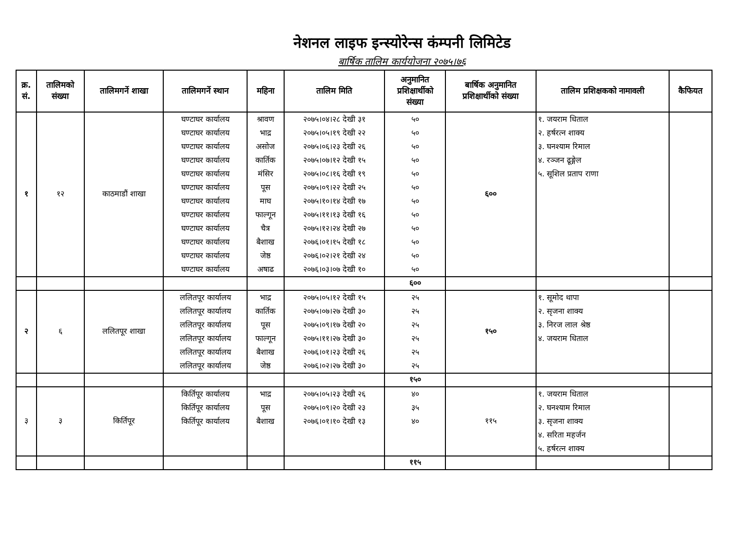नेशनल लाइफ इन्स्योरेन्स कंम्पनी लिमिटेड
बार्षिक तालिम कार्ययोजना २०७५।७६
| क्र. सं. | तालिमको संख्या | तालिमगर्ने शाखा | तालिमगर्ने स्थान | महिना | तालिम मिति | अनुमानित प्रशिक्षार्थीको संख्या | बार्षिक अनुमानित प्रशिक्षार्थीको संख्या | तालिम प्रशिक्षकको नामावली | कैफियत |
| --- | --- | --- | --- | --- | --- | --- | --- | --- | --- |
| १ | १२ | काठमाडौं शाखा | घण्टाघर कार्यालय घण्टाघर कार्यालय घण्टाघर कार्यालय घण्टाघर कार्यालय घण्टाघर कार्यालय घण्टाघर कार्यालय घण्टाघर कार्यालय घण्टाघर कार्यालय घण्टाघर कार्यालय घण्टाघर कार्यालय घण्टाघर कार्यालय घण्टाघर कार्यालय | श्रावण भाद्र असोज कार्तिक मंसिर पूस माघ फाल्गून चैत्र बैशाख जेष्ठ अषाढ | २०७५।०४।२८ देखी ३१ २०७५।०५।१९ देखी २२ २०७५।०६।२३ देखी २६ २०७५।०७।१२ देखी १५ २०७५।०८।१६ देखी १९ २०७५।०९।२२ देखी २५ २०७५।१०।१४ देखी १७ २०७५।११।१३ देखी १६ २०७५।१२।२४ देखी २७ २०७६।०१।१५ देखी १८ २०७६।०२।२१ देखी २४ २०७६।०३।०७ देखी १० | ५० ५० ५० ५० ५० ५० ५० ५० ५० ५० ५० ५० | ६०० | १. जयराम धिताल २. हर्षरत्न शाक्य ३. घनश्याम रिमाल ४. रञ्जन ढूङ्गेल ५. सूशिल प्रताप राणा | |
| | | | | | | ६०० | | | |
| २ | ६ | ललितपूर शाखा | ललितपूर कार्यालय ललितपूर कार्यालय ललितपूर कार्यालय ललितपूर कार्यालय ललितपूर कार्यालय ललितपूर कार्यालय | भाद्र कार्तिक पूस फाल्गून बैशाख जेष्ठ | २०७५।०५।१२ देखी १५ २०७५।०७।२७ देखी ३० २०७५।०९।१७ देखी २० २०७५।११।२७ देखी ३० २०७६।०१।२३ देखी २६ २०७६।०२।२७ देखी ३० | २५ २५ २५ २५ २५ २५ | १५० | १. सूमोद थापा २. सृजना शाक्य ३. निरज लाल श्रेष्ठ ४. जयराम धिताल | |
| | | | | | | १५० | | | |
| ३ | ३ | किर्तिपूर | किर्तिपूर कार्यालय किर्तिपूर कार्यालय किर्तिपूर कार्यालय | भाद्र पूस बैशाख | २०७५।०५।२३ देखी २६ २०७५।०९।२० देखी २३ २०७६।०१।१० देखी १३ | ४० ३५ ४० | ११५ | १. जयराम धिताल २. घनश्याम रिमाल ३. सृजना शाक्य ४. सरिता महर्जन ५. हर्षरत्न शाक्य | |
| | | | | | | ११५ | | | |